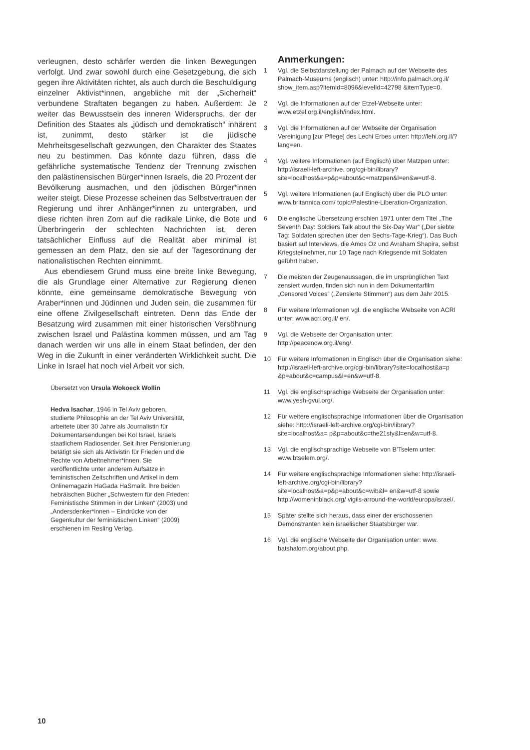verleugnen, desto schärfer werden die linken Bewegungen verfolgt. Und zwar sowohl durch eine Gesetzgebung, die sich gegen ihre Aktivitäten richtet, als auch durch die Beschuldigung einzelner Aktivist*innen, angebliche mit der „Sicherheit“ verbundene Straftaten begangen zu haben. Außerdem: Je weiter das Bewusstsein des inneren Widerspruchs, der der Definition des Staates als „jüdisch und demokratisch“ inhärent ist, zunimmt, desto stärker ist die jüdische Mehrheitsgesellschaft gezwungen, den Charakter des Staates neu zu bestimmen. Das könnte dazu führen, dass die gefährliche systematische Tendenz der Trennung zwischen den palästinensischen Bürger*innen Israels, die 20 Prozent der Bevölkerung ausmachen, und den jüdischen Bürger*innen weiter steigt. Diese Prozesse scheinen das Selbstvertrauen der Regierung und ihrer Anhänger*innen zu untergraben, und diese richten ihren Zorn auf die radikale Linke, die Bote und Überbringerin der schlechten Nachrichten ist, deren tatsächlicher Einfluss auf die Realität aber minimal ist gemessen an dem Platz, den sie auf der Tagesordnung der nationalistischen Rechten einnimmt.
Aus ebendiesem Grund muss eine breite linke Bewegung, die als Grundlage einer Alternative zur Regierung dienen könnte, eine gemeinsame demokratische Bewegung von Araber*innen und Jüdinnen und Juden sein, die zusammen für eine offene Zivilgesellschaft eintreten. Denn das Ende der Besatzung wird zusammen mit einer historischen Versöhnung zwischen Israel und Palästina kommen müssen, und am Tag danach werden wir uns alle in einem Staat befinden, der den Weg in die Zukunft in einer veränderten Wirklichkeit sucht. Die Linke in Israel hat noch viel Arbeit vor sich.
Übersetzt von Ursula Wokoeck Wollin
Hedva Isachar, 1946 in Tel Aviv geboren, studierte Philosophie an der Tel Aviv Universität, arbeitete über 30 Jahre als Journalistin für Dokumentarsendungen bei Kol Israel, Israels staatlichem Radiosender. Seit ihrer Pensionierung betätigt sie sich als Aktivistin für Frieden und die Rechte von Arbeitnehmer*innen. Sie veröffentlichte unter anderem Aufsätze in feministischen Zeitschriften und Artikel in dem Onlinemagazin HaGada HaSmalit. Ihre beiden hebräischen Bücher „Schwestern für den Frieden: Feministische Stimmen in der Linken“ (2003) und „Andersdenker*innen – Eindrücke von der Gegenkultur der feministischen Linken“ (2009) erschienen im Resling Verlag.
Anmerkungen:
1 Vgl. die Selbstdarstellung der Palmach auf der Webseite des Palmach-Museums (englisch) unter: http://info.palmach.org.il/ show_item.asp?itemId=8096&levelId=42798 &itemType=0.
2 Vgl. die Informationen auf der Etzel-Webseite unter: www.etzel.org.il/english/index.html.
3 Vgl. die Informationen auf der Webseite der Organisation Vereinigung [zur Pflege] des Lechi Erbes unter: http://lehi.org.il/?lang=en.
4 Vgl. weitere Informationen (auf Englisch) über Matzpen unter: http://israeli-left-archive. org/cgi-bin/library?site=localhost&a=p&p=about&c=matzpen&l=en&w=utf-8.
5 Vgl. weitere Informationen (auf Englisch) über die PLO unter: www.britannica.com/ topic/Palestine-Liberation-Organization.
6 Die englische Übersetzung erschien 1971 unter dem Titel „The Seventh Day: Soldiers Talk about the Six-Day War“ („Der siebte Tag: Soldaten sprechen über den Sechs-Tage-Krieg“). Das Buch basiert auf Interviews, die Amos Oz und Avraham Shapira, selbst Kriegsteilnehmer, nur 10 Tage nach Kriegsende mit Soldaten geführt haben.
7 Die meisten der Zeugenaussagen, die im ursprünglichen Text zensiert wurden, finden sich nun in dem Dokumentarfilm „Censored Voices“ („Zensierte Stimmen“) aus dem Jahr 2015.
8 Für weitere Informationen vgl. die englische Webseite von ACRI unter: www.acri.org.il/ en/.
9 Vgl. die Webseite der Organisation unter: http://peacenow.org.il/eng/.
10 Für weitere Informationen in Englisch über die Organisation siehe: http://israeli-left-archive.org/cgi-bin/library?site=localhost&a=p &p=about&c=campus&l=en&w=utf-8.
11 Vgl. die englischsprachige Webseite der Organisation unter: www.yesh-gvul.org/.
12 Für weitere englischsprachige Informationen über die Organisation siehe: http://israeli-left-archive.org/cgi-bin/library?site=localhost&a= p&p=about&c=the21sty&l=en&w=utf-8.
13 Vgl. die englischsprachige Webseite von B’Tselem unter: www.btselem.org/.
14 Für weitere englischsprachige Informationen siehe: http://israeli-left-archive.org/cgi-bin/library?site=localhost&a=p&p=about&c=wib&l= en&w=utf-8 sowie http://womeninblack.org/ vigils-arround-the-world/europa/israel/.
15 Später stellte sich heraus, dass einer der erschossenen Demonstranten kein israelischer Staatsbürger war.
16 Vgl. die englische Webseite der Organisation unter: www. batshalom.org/about.php.
10